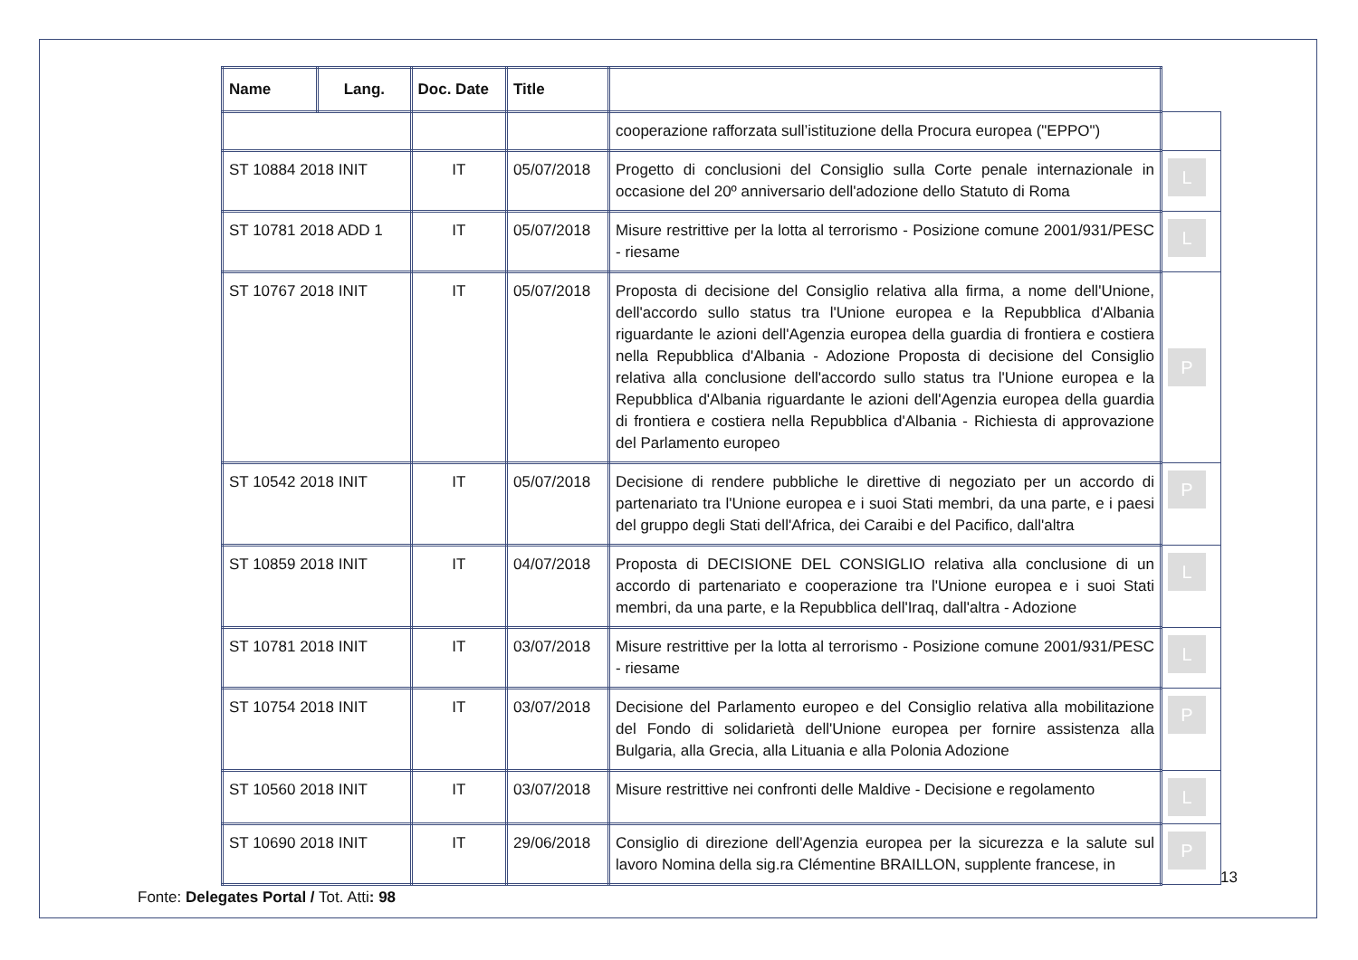| Name | Lang. | Doc. Date | Title | | |
| --- | --- | --- | --- | --- | --- |
| | | | | cooperazione rafforzata sull’istituzione della Procura europea ("EPPO") | |
| ST 10884 2018 INIT | | IT | 05/07/2018 | Progetto di conclusioni del Consiglio sulla Corte penale internazionale in occasione del 20º anniversario dell'adozione dello Statuto di Roma | L |
| ST 10781 2018 ADD 1 | | IT | 05/07/2018 | Misure restrittive per la lotta al terrorismo - Posizione comune 2001/931/PESC - riesame | L |
| ST 10767 2018 INIT | | IT | 05/07/2018 | Proposta di decisione del Consiglio relativa alla firma, a nome dell'Unione, dell'accordo sullo status tra l'Unione europea e la Repubblica d'Albania riguardante le azioni dell'Agenzia europea della guardia di frontiera e costiera nella Repubblica d'Albania - Adozione Proposta di decisione del Consiglio relativa alla conclusione dell'accordo sullo status tra l'Unione europea e la Repubblica d'Albania riguardante le azioni dell'Agenzia europea della guardia di frontiera e costiera nella Repubblica d'Albania - Richiesta di approvazione del Parlamento europeo | P |
| ST 10542 2018 INIT | | IT | 05/07/2018 | Decisione di rendere pubbliche le direttive di negoziato per un accordo di partenariato tra l'Unione europea e i suoi Stati membri, da una parte, e i paesi del gruppo degli Stati dell'Africa, dei Caraibi e del Pacifico, dall'altra | P |
| ST 10859 2018 INIT | | IT | 04/07/2018 | Proposta di DECISIONE DEL CONSIGLIO relativa alla conclusione di un accordo di partenariato e cooperazione tra l'Unione europea e i suoi Stati membri, da una parte, e la Repubblica dell'Iraq, dall'altra - Adozione | L |
| ST 10781 2018 INIT | | IT | 03/07/2018 | Misure restrittive per la lotta al terrorismo - Posizione comune 2001/931/PESC - riesame | L |
| ST 10754 2018 INIT | | IT | 03/07/2018 | Decisione del Parlamento europeo e del Consiglio relativa alla mobilitazione del Fondo di solidarietà dell'Unione europea per fornire assistenza alla Bulgaria, alla Grecia, alla Lituania e alla Polonia Adozione | P |
| ST 10560 2018 INIT | | IT | 03/07/2018 | Misure restrittive nei confronti delle Maldive - Decisione e regolamento | L |
| ST 10690 2018 INIT | | IT | 29/06/2018 | Consiglio di direzione dell'Agenzia europea per la sicurezza e la salute sul lavoro Nomina della sig.ra Clémentine BRAILLON, supplente francese, in | P |
13
Fonte: Delegates Portal / Tot. Atti: 98